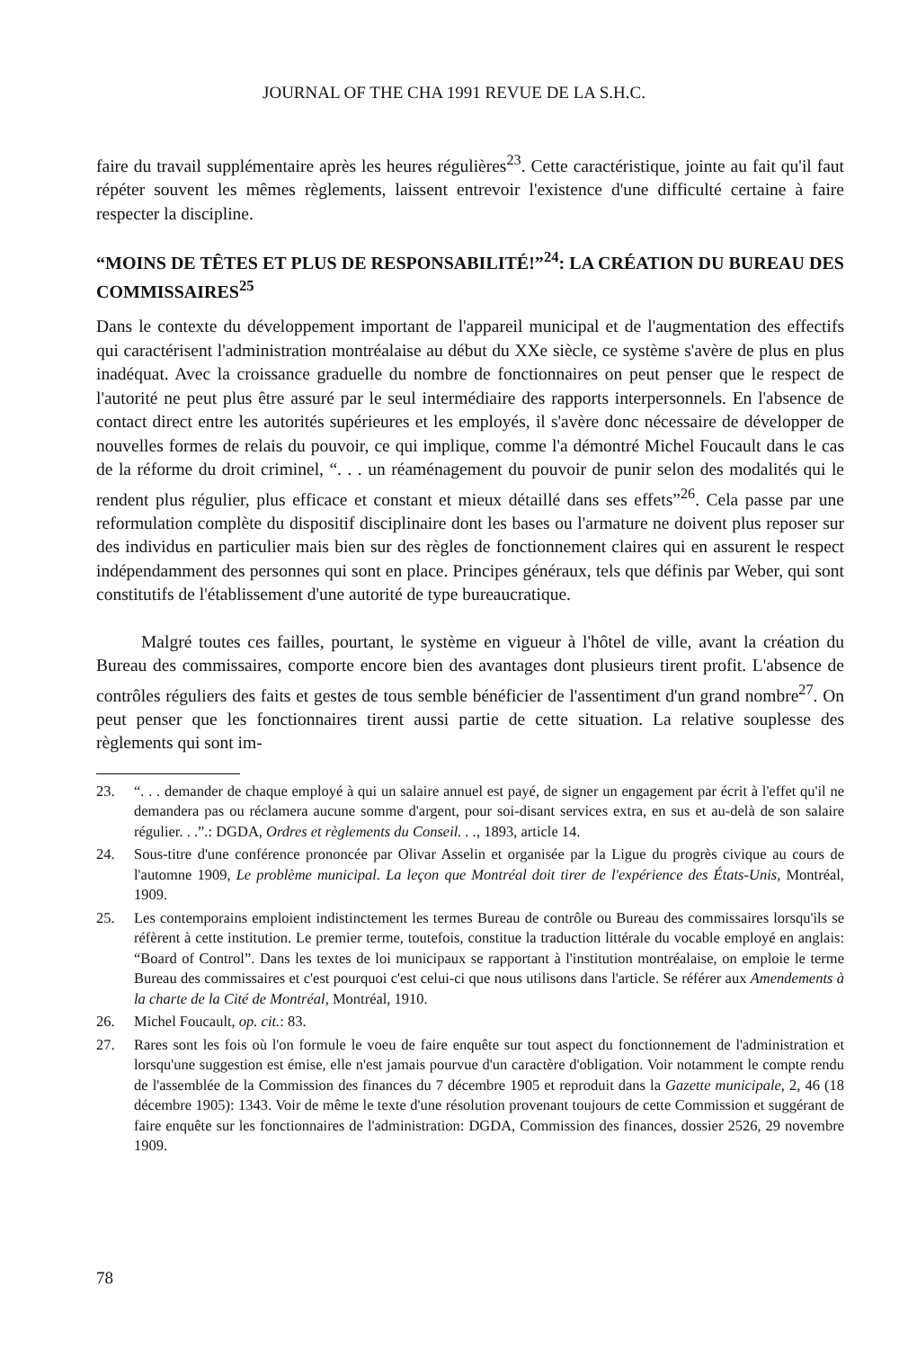JOURNAL OF THE CHA 1991 REVUE DE LA S.H.C.
faire du travail supplémentaire après les heures régulières<sup>23</sup>. Cette caractéristique, jointe au fait qu'il faut répéter souvent les mêmes règlements, laissent entrevoir l'existence d'une difficulté certaine à faire respecter la discipline.
“MOINS DE TÊTES ET PLUS DE RESPONSABILITÉ!”<sup>24</sup>: LA CRÉATION DU BUREAU DES COMMISSAIRES<sup>25</sup>
Dans le contexte du développement important de l'appareil municipal et de l'augmentation des effectifs qui caractérisent l'administration montréalaise au début du XXe siècle, ce système s'avère de plus en plus inadéquat. Avec la croissance graduelle du nombre de fonctionnaires on peut penser que le respect de l'autorité ne peut plus être assuré par le seul intermédiaire des rapports interpersonnels. En l'absence de contact direct entre les autorités supérieures et les employés, il s'avère donc nécessaire de développer de nouvelles formes de relais du pouvoir, ce qui implique, comme l'a démontré Michel Foucault dans le cas de la réforme du droit criminel, “. . . un réaménagement du pouvoir de punir selon des modalités qui le rendent plus régulier, plus efficace et constant et mieux détaillé dans ses effets”<sup>26</sup>. Cela passe par une reformulation complète du dispositif disciplinaire dont les bases ou l'armature ne doivent plus reposer sur des individus en particulier mais bien sur des règles de fonctionnement claires qui en assurent le respect indépendamment des personnes qui sont en place. Principes généraux, tels que définis par Weber, qui sont constitutifs de l'établissement d'une autorité de type bureaucratique.
Malgré toutes ces failles, pourtant, le système en vigueur à l'hôtel de ville, avant la création du Bureau des commissaires, comporte encore bien des avantages dont plusieurs tirent profit. L'absence de contrôles réguliers des faits et gestes de tous semble bénéficier de l'assentiment d'un grand nombre<sup>27</sup>. On peut penser que les fonctionnaires tirent aussi partie de cette situation. La relative souplesse des règlements qui sont im-
23. “. . . demander de chaque employé à qui un salaire annuel est payé, de signer un engagement par écrit à l'effet qu'il ne demandera pas ou réclamera aucune somme d'argent, pour soi-disant services extra, en sus et au-delà de son salaire régulier. . .”.: DGDA, Ordres et règlements du Conseil. . ., 1893, article 14.
24. Sous-titre d'une conférence prononcée par Olivar Asselin et organisée par la Ligue du progrès civique au cours de l'automne 1909, Le problème municipal. La leçon que Montréal doit tirer de l'expérience des États-Unis, Montréal, 1909.
25. Les contemporains emploient indistinctement les termes Bureau de contrôle ou Bureau des commissaires lorsqu'ils se réfèrent à cette institution. Le premier terme, toutefois, constitue la traduction littérale du vocable employé en anglais: “Board of Control”. Dans les textes de loi municipaux se rapportant à l'institution montréalaise, on emploie le terme Bureau des commissaires et c'est pourquoi c'est celui-ci que nous utilisons dans l'article. Se référer aux Amendements à la charte de la Cité de Montréal, Montréal, 1910.
26. Michel Foucault, op. cit.: 83.
27. Rares sont les fois où l'on formule le voeu de faire enquête sur tout aspect du fonctionnement de l'administration et lorsqu'une suggestion est émise, elle n'est jamais pourvue d'un caractère d'obligation. Voir notamment le compte rendu de l'assemblée de la Commission des finances du 7 décembre 1905 et reproduit dans la Gazette municipale, 2, 46 (18 décembre 1905): 1343. Voir de même le texte d'une résolution provenant toujours de cette Commission et suggérant de faire enquête sur les fonctionnaires de l'administration: DGDA, Commission des finances, dossier 2526, 29 novembre 1909.
78